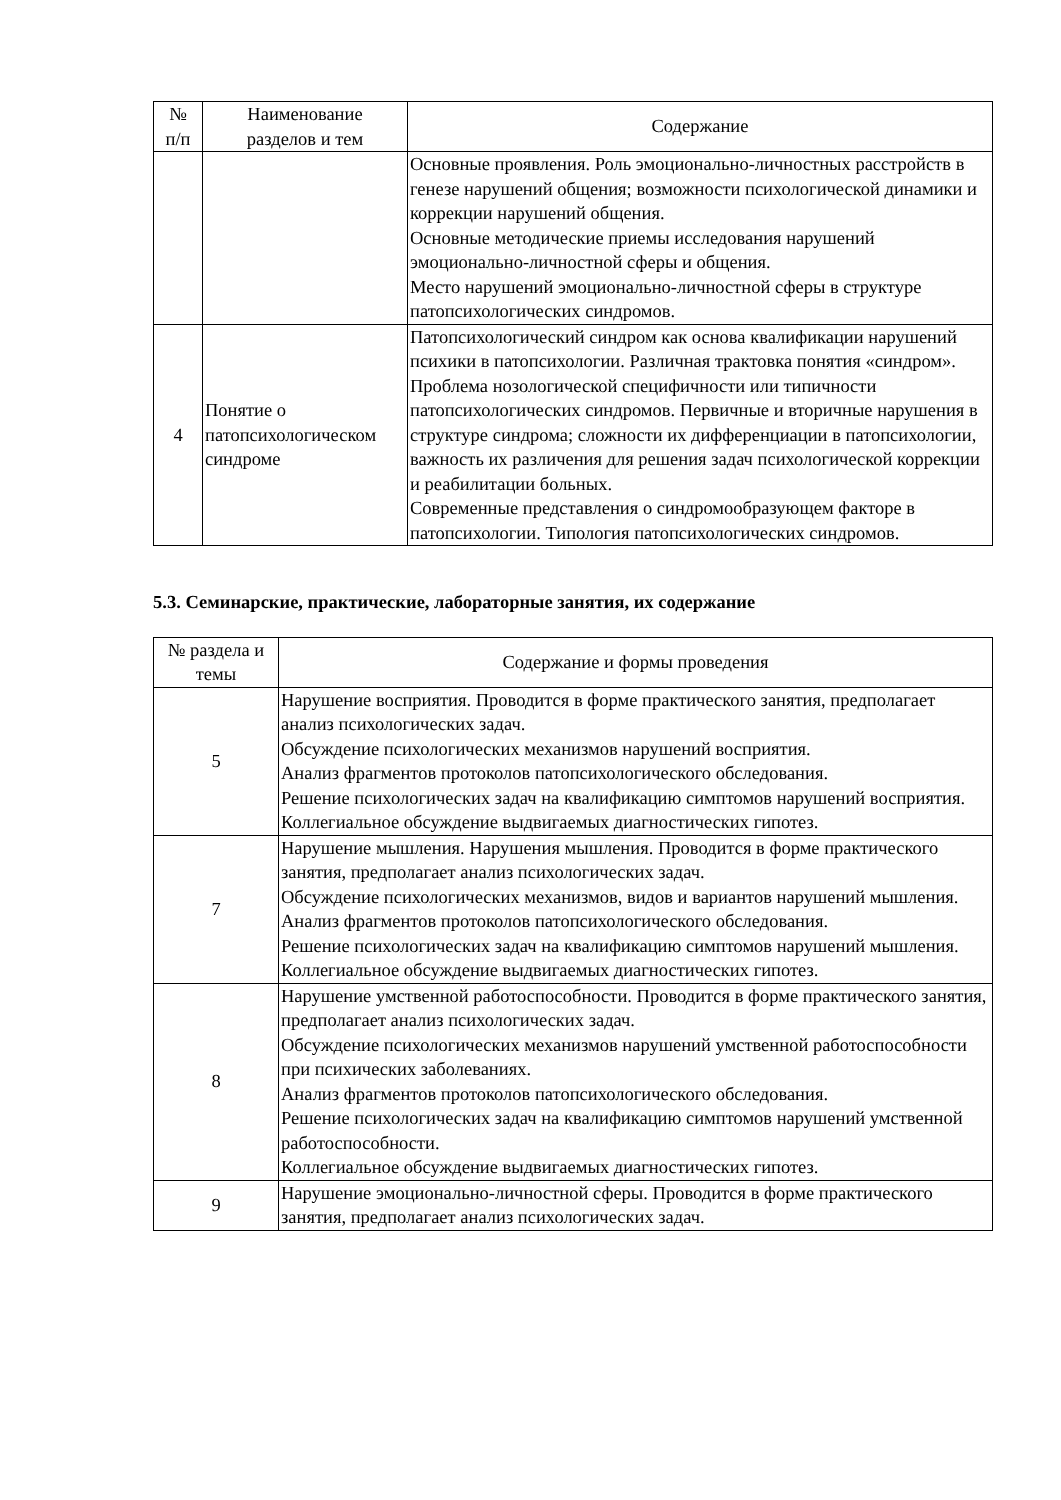| № п/п | Наименование разделов и тем | Содержание |
| --- | --- | --- |
| | | Основные проявления. Роль эмоционально-личностных расстройств в генезе нарушений общения; возможности психологической динамики и коррекции нарушений общения. Основные методические приемы исследования нарушений эмоционально-личностной сферы и общения. Место нарушений эмоционально-личностной сферы в структуре патопсихологических синдромов. |
| 4 | Понятие о патопсихологическом синдроме | Патопсихологический синдром как основа квалификации нарушений психики в патопсихологии. Различная трактовка понятия «синдром». Проблема нозологической специфичности или типичности патопсихологических синдромов. Первичные и вторичные нарушения в структуре синдрома; сложности их дифференциации в патопсихологии, важность их различения для решения задач психологической коррекции и реабилитации больных. Современные представления о синдромообразующем факторе в патопсихологии. Типология патопсихологических синдромов. |
5.3. Семинарские, практические, лабораторные занятия, их содержание
| № раздела и темы | Содержание и формы проведения |
| --- | --- |
| 5 | Нарушение восприятия. Проводится в форме практического занятия, предполагает анализ психологических задач. Обсуждение психологических механизмов нарушений восприятия. Анализ фрагментов протоколов патопсихологического обследования. Решение психологических задач на квалификацию симптомов нарушений восприятия. Коллегиальное обсуждение выдвигаемых диагностических гипотез. |
| 7 | Нарушение мышления. Нарушения мышления. Проводится в форме практического занятия, предполагает анализ психологических задач. Обсуждение психологических механизмов, видов и вариантов нарушений мышления. Анализ фрагментов протоколов патопсихологического обследования. Решение психологических задач на квалификацию симптомов нарушений мышления. Коллегиальное обсуждение выдвигаемых диагностических гипотез. |
| 8 | Нарушение умственной работоспособности. Проводится в форме практического занятия, предполагает анализ психологических задач. Обсуждение психологических механизмов нарушений умственной работоспособности при психических заболеваниях. Анализ фрагментов протоколов патопсихологического обследования. Решение психологических задач на квалификацию симптомов нарушений умственной работоспособности. Коллегиальное обсуждение выдвигаемых диагностических гипотез. |
| 9 | Нарушение эмоционально-личностной сферы. Проводится в форме практического занятия, предполагает анализ психологических задач. |